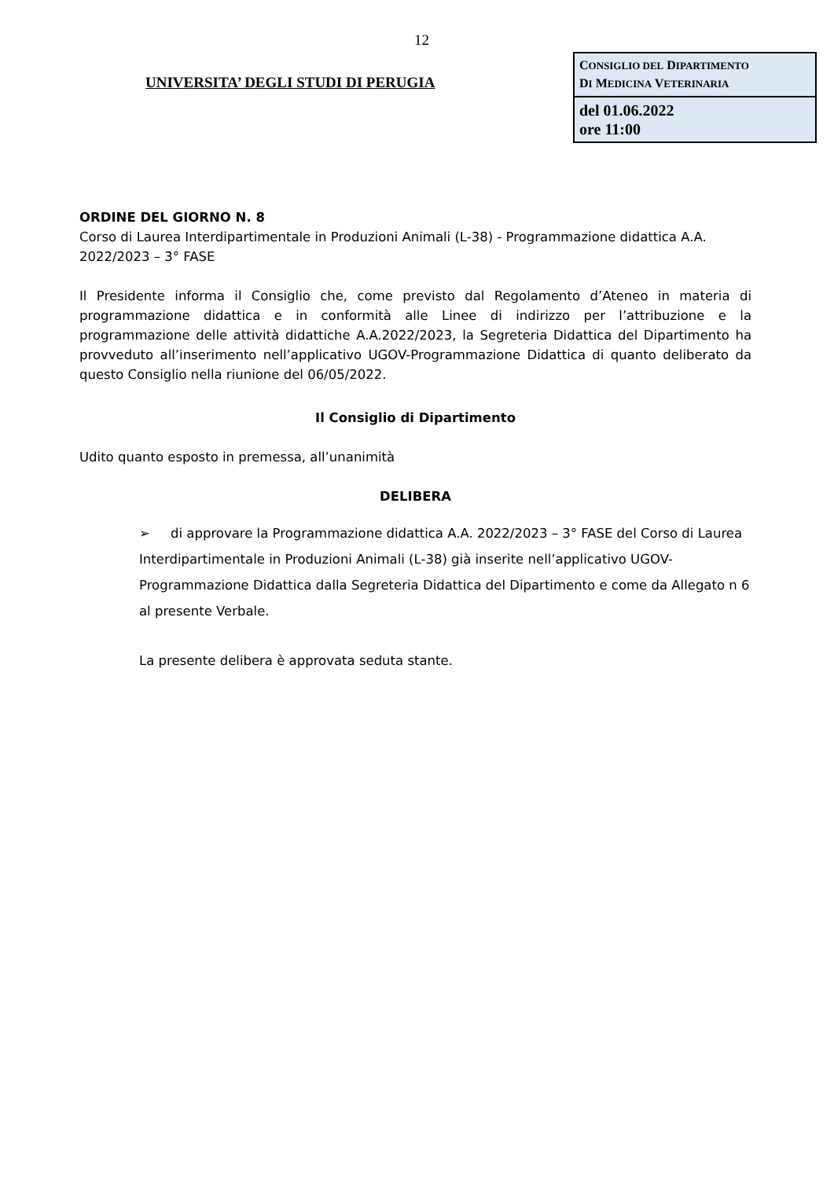12
UNIVERSITA’ DEGLI STUDI DI PERUGIA
| C ONSIGLIO DEL D IPARTIMENTO D I M EDICINA V ETERINARIA |
| del 01.06.2022 ore 11:00 |
ORDINE DEL GIORNO N. 8
Corso di Laurea Interdipartimentale in Produzioni Animali (L-38) - Programmazione didattica A.A. 2022/2023 – 3° FASE
Il Presidente informa il Consiglio che, come previsto dal Regolamento d’Ateneo in materia di programmazione didattica e in conformità alle Linee di indirizzo per l’attribuzione e la programmazione delle attività didattiche A.A.2022/2023, la Segreteria Didattica del Dipartimento ha provveduto all’inserimento nell’applicativo UGOV-Programmazione Didattica di quanto deliberato da questo Consiglio nella riunione del 06/05/2022.
Il Consiglio di Dipartimento
Udito quanto esposto in premessa, all’unanimità
DELIBERA
➢ di approvare la Programmazione didattica A.A. 2022/2023 – 3° FASE del Corso di Laurea Interdipartimentale in Produzioni Animali (L-38) già inserite nell’applicativo UGOV-Programmazione Didattica dalla Segreteria Didattica del Dipartimento e come da Allegato n 6 al presente Verbale.
La presente delibera è approvata seduta stante.